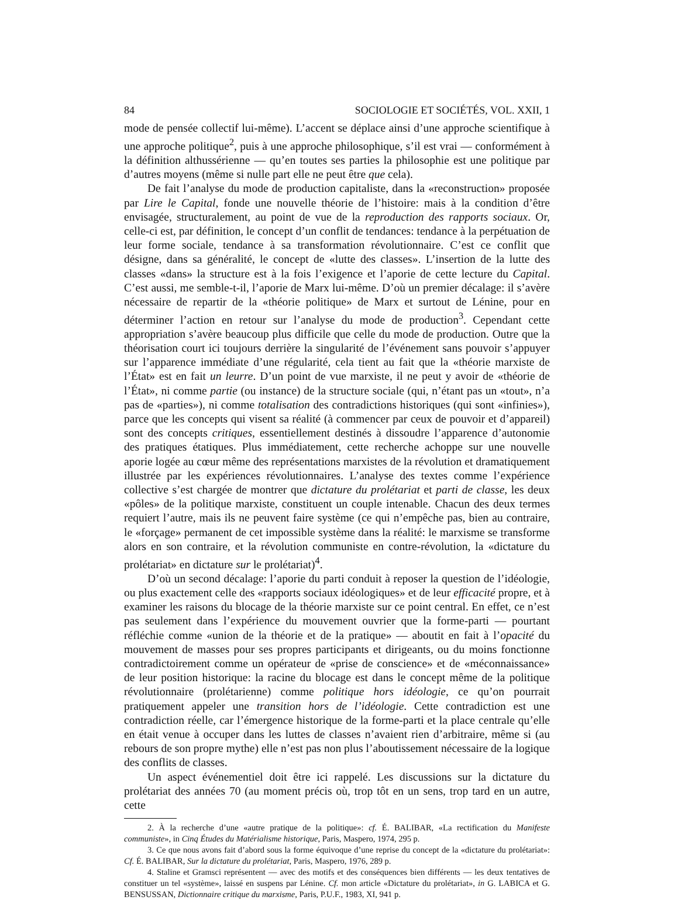84 SOCIOLOGIE ET SOCIÉTÉS, VOL. XXII, 1
mode de pensée collectif lui-même). L’accent se déplace ainsi d’une approche scientifique à une approche politique<sup>2</sup>, puis à une approche philosophique, s’il est vrai — conformément à la définition althussérienne — qu’en toutes ses parties la philosophie est une politique par d’autres moyens (même si nulle part elle ne peut être que cela).
De fait l’analyse du mode de production capitaliste, dans la «reconstruction» proposée par Lire le Capital, fonde une nouvelle théorie de l’histoire: mais à la condition d’être envisagée, structuralement, au point de vue de la reproduction des rapports sociaux. Or, celle-ci est, par définition, le concept d’un conflit de tendances: tendance à la perpétuation de leur forme sociale, tendance à sa transformation révolutionnaire. C’est ce conflit que désigne, dans sa généralité, le concept de «lutte des classes». L’insertion de la lutte des classes «dans» la structure est à la fois l’exigence et l’aporie de cette lecture du Capital. C’est aussi, me semble-t-il, l’aporie de Marx lui-même. D’où un premier décalage: il s’avère nécessaire de repartir de la «théorie politique» de Marx et surtout de Lénine, pour en déterminer l’action en retour sur l’analyse du mode de production<sup>3</sup>. Cependant cette appropriation s’avère beaucoup plus difficile que celle du mode de production. Outre que la théorisation court ici toujours derrière la singularité de l’événement sans pouvoir s’appuyer sur l’apparence immédiate d’une régularité, cela tient au fait que la «théorie marxiste de l’État» est en fait un leurre. D’un point de vue marxiste, il ne peut y avoir de «théorie de l’État», ni comme partie (ou instance) de la structure sociale (qui, n’étant pas un «tout», n’a pas de «parties»), ni comme totalisation des contradictions historiques (qui sont «infinies»), parce que les concepts qui visent sa réalité (à commencer par ceux de pouvoir et d’appareil) sont des concepts critiques, essentiellement destinés à dissoudre l’apparence d’autonomie des pratiques étatiques. Plus immédiatement, cette recherche achoppe sur une nouvelle aporie logée au cœur même des représentations marxistes de la révolution et dramatiquement illustrée par les expériences révolutionnaires. L’analyse des textes comme l’expérience collective s’est chargée de montrer que dictature du prolétariat et parti de classe, les deux «pôles» de la politique marxiste, constituent un couple intenable. Chacun des deux termes requiert l’autre, mais ils ne peuvent faire système (ce qui n’empêche pas, bien au contraire, le «forçage» permanent de cet impossible système dans la réalité: le marxisme se transforme alors en son contraire, et la révolution communiste en contre-révolution, la «dictature du prolétariat» en dictature sur le prolétariat)<sup>4</sup>.
D’où un second décalage: l’aporie du parti conduit à reposer la question de l’idéologie, ou plus exactement celle des «rapports sociaux idéologiques» et de leur efficacité propre, et à examiner les raisons du blocage de la théorie marxiste sur ce point central. En effet, ce n’est pas seulement dans l’expérience du mouvement ouvrier que la forme-parti — pourtant réfléchie comme «union de la théorie et de la pratique» — aboutit en fait à l’opacité du mouvement de masses pour ses propres participants et dirigeants, ou du moins fonctionne contradictoirement comme un opérateur de «prise de conscience» et de «méconnaissance» de leur position historique: la racine du blocage est dans le concept même de la politique révolutionnaire (prolétarienne) comme politique hors idéologie, ce qu’on pourrait pratiquement appeler une transition hors de l’idéologie. Cette contradiction est une contradiction réelle, car l’émergence historique de la forme-parti et la place centrale qu’elle en était venue à occuper dans les luttes de classes n’avaient rien d’arbitraire, même si (au rebours de son propre mythe) elle n’est pas non plus l’aboutissement nécessaire de la logique des conflits de classes.
Un aspect événementiel doit être ici rappelé. Les discussions sur la dictature du prolétariat des années 70 (au moment précis où, trop tôt en un sens, trop tard en un autre, cette
2. À la recherche d’une «autre pratique de la politique»: cf. É. BALIBAR, «La rectification du Manifeste communiste», in Cinq Études du Matérialisme historique, Paris, Maspero, 1974, 295 p.
3. Ce que nous avons fait d’abord sous la forme équivoque d’une reprise du concept de la «dictature du prolétariat»: Cf. É. BALIBAR, Sur la dictature du prolétariat, Paris, Maspero, 1976, 289 p.
4. Staline et Gramsci représentent — avec des motifs et des conséquences bien différents — les deux tentatives de constituer un tel «système», laissé en suspens par Lénine. Cf. mon article «Dictature du prolétariat», in G. LABICA et G. BENSUSSAN, Dictionnaire critique du marxisme, Paris, P.U.F., 1983, XI, 941 p.